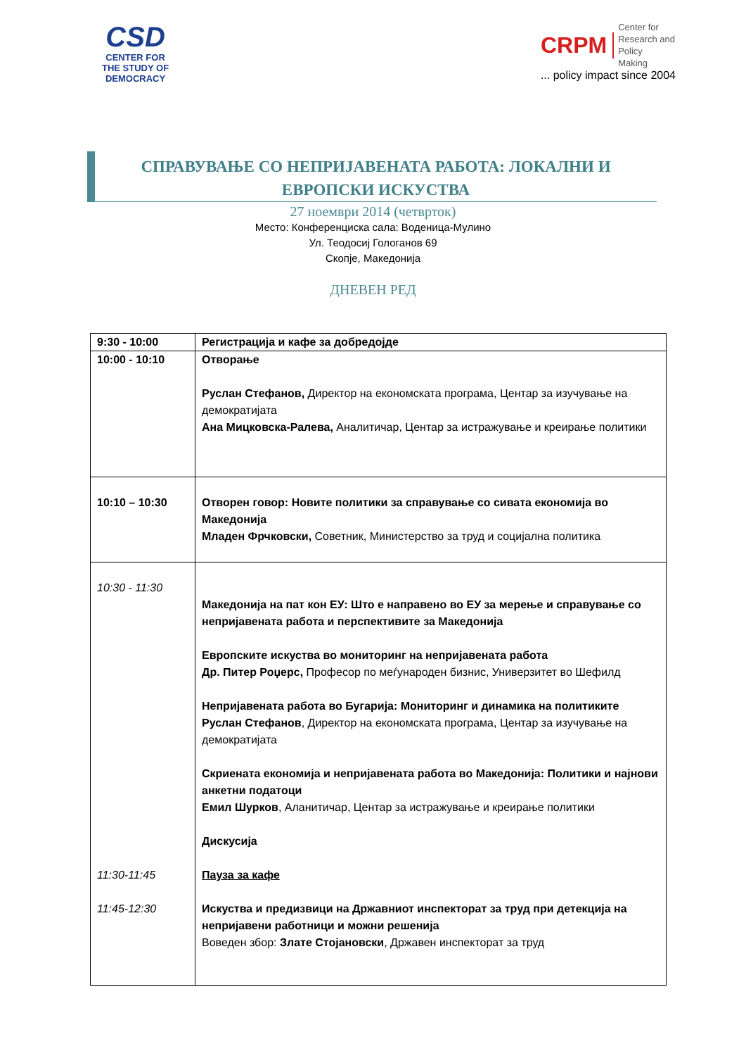CSD
CENTER FOR
THE STUDY OF
DEMOCRACY
CRPM Center for
Research and
Policy
Making
... policy impact since 2004
СПРАВУВАЊЕ СО НЕПРИЈАВЕНАТА РАБОТА: ЛОКАЛНИ И ЕВРОПСКИ ИСКУСТВА
27 ноември 2014 (четврток)
Место: Конференциска сала: Воденица-Мулино
Ул. Теодосиј Гологанов 69
Скопје, Македонија
ДНЕВЕН РЕД
| 9:30 - 10:00 | Регистрација и кафе за добредојде |
| 10:00 - 10:10 | Отворање Руслан Стефанов, Директор на економската програма, Центар за изучување на демократијата Ана Мицковска-Ралева, Аналитичар, Центар за истражување и креирање политики |
| 10:10 – 10:30 | Отворен говор: Новите политики за справување со сивата економија во Македонија Младен Фрчковски, Советник, Министерство за труд и социјална политика |
| 10:30 - 11:30 11:30-11:45 11:45-12:30 | Македонија на пат кон ЕУ: Што е направено во ЕУ за мерење и справување со непријавената работа и перспективите за Македонија Европските искуства во мониторинг на непријавената работа Др. Питер Роџерс, Професор по меѓународен бизнис, Универзитет во Шефилд Непријавената работа во Бугарија: Мониторинг и динамика на политиките Руслан Стефанов , Директор на економската програма, Центар за изучување на демократијата Скриената економија и непријавената работа во Македонија: Политики и најнови анкетни податоци Емил Шурков , Аланитичар, Центар за истражување и креирање политики Дискусија Пауза за кафе Искуства и предизвици на Државниот инспекторат за труд при детекција на непријавени работници и можни решенија Воведен збор: Злате Стојановски , Државен инспекторат за труд |